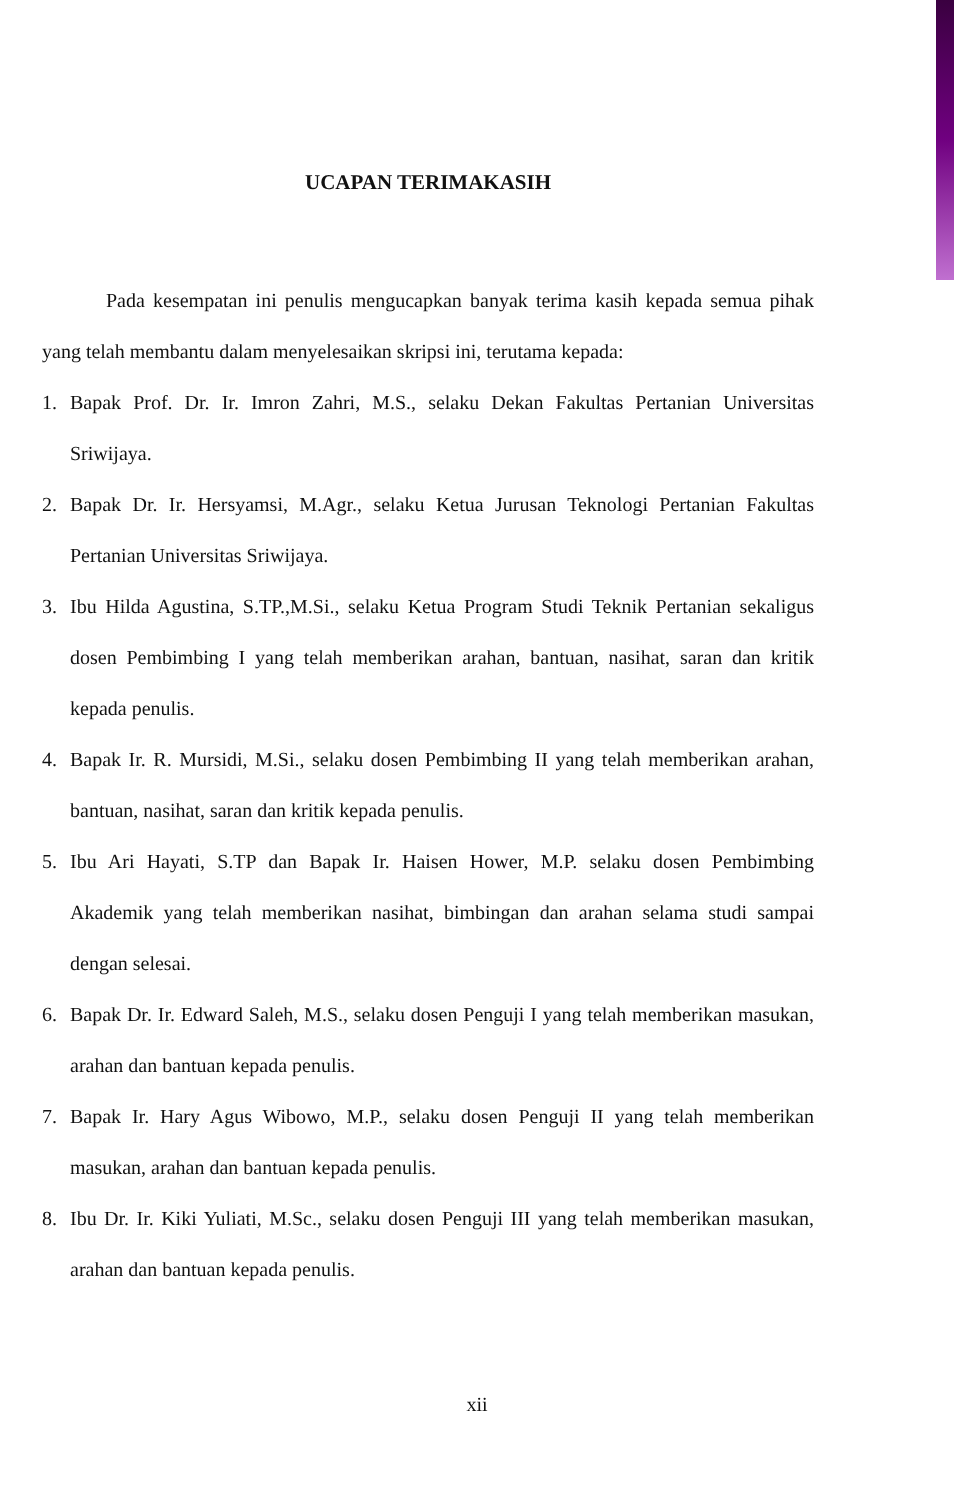UCAPAN TERIMAKASIH
Pada kesempatan ini penulis mengucapkan banyak terima kasih kepada semua pihak yang telah membantu dalam menyelesaikan skripsi ini, terutama kepada:
1. Bapak Prof. Dr. Ir. Imron Zahri, M.S., selaku Dekan Fakultas Pertanian Universitas Sriwijaya.
2. Bapak Dr. Ir. Hersyamsi, M.Agr., selaku Ketua Jurusan Teknologi Pertanian Fakultas Pertanian Universitas Sriwijaya.
3. Ibu Hilda Agustina, S.TP.,M.Si., selaku Ketua Program Studi Teknik Pertanian sekaligus dosen Pembimbing I yang telah memberikan arahan, bantuan, nasihat, saran dan kritik kepada penulis.
4. Bapak Ir. R. Mursidi, M.Si., selaku dosen Pembimbing II yang telah memberikan arahan, bantuan, nasihat, saran dan kritik kepada penulis.
5. Ibu Ari Hayati, S.TP dan Bapak Ir. Haisen Hower, M.P. selaku dosen Pembimbing Akademik yang telah memberikan nasihat, bimbingan dan arahan selama studi sampai dengan selesai.
6. Bapak Dr. Ir. Edward Saleh, M.S., selaku dosen Penguji I yang telah memberikan masukan, arahan dan bantuan kepada penulis.
7. Bapak Ir. Hary Agus Wibowo, M.P., selaku dosen Penguji II yang telah memberikan masukan, arahan dan bantuan kepada penulis.
8. Ibu Dr. Ir. Kiki Yuliati, M.Sc., selaku dosen Penguji III yang telah memberikan masukan, arahan dan bantuan kepada penulis.
xii